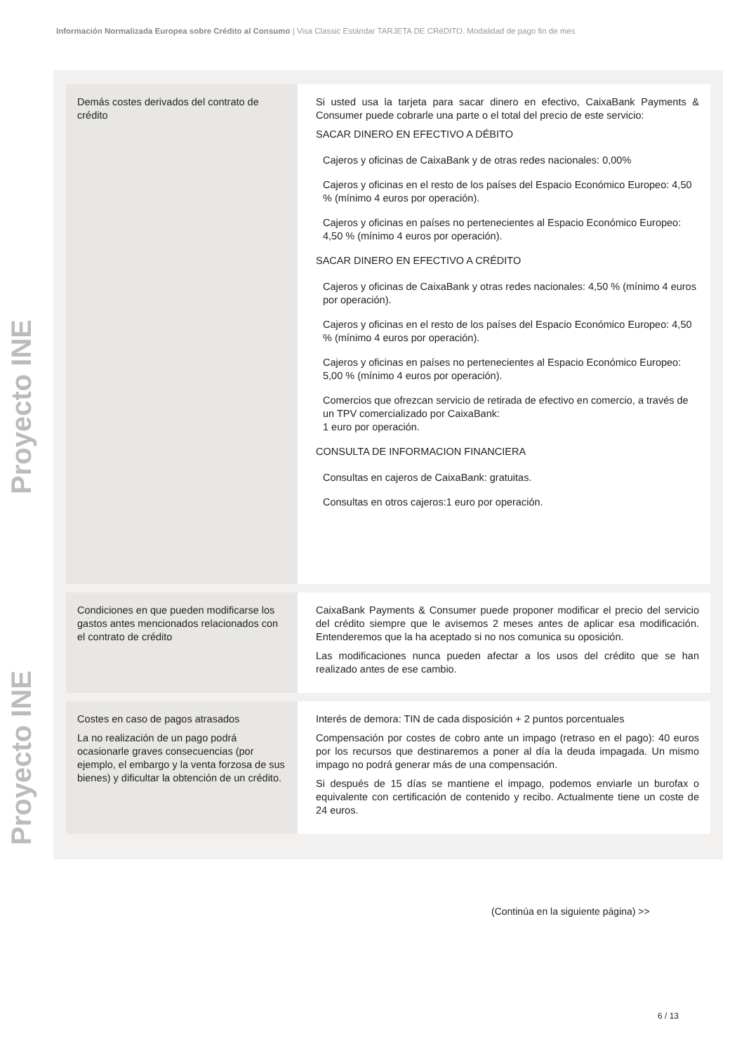Información Normalizada Europea sobre Crédito al Consumo | Visa Classic Estándar TARJETA DE CRéDITO. Modalidad de pago fin de mes
Proyecto INE Proyecto INE
| Demás costes derivados del contrato de crédito | Si usted usa la tarjeta para sacar dinero en efectivo, CaixaBank Payments & Consumer puede cobrarle una parte o el total del precio de este servicio: SACAR DINERO EN EFECTIVO A DÉBITO Cajeros y oficinas de CaixaBank y de otras redes nacionales: 0,00% Cajeros y oficinas en el resto de los países del Espacio Económico Europeo: 4,50 % (mínimo 4 euros por operación). Cajeros y oficinas en países no pertenecientes al Espacio Económico Europeo: 4,50 % (mínimo 4 euros por operación). SACAR DINERO EN EFECTIVO A CRÉDITO Cajeros y oficinas de CaixaBank y otras redes nacionales: 4,50 % (mínimo 4 euros por operación). Cajeros y oficinas en el resto de los países del Espacio Económico Europeo: 4,50 % (mínimo 4 euros por operación). Cajeros y oficinas en países no pertenecientes al Espacio Económico Europeo: 5,00 % (mínimo 4 euros por operación). Comercios que ofrezcan servicio de retirada de efectivo en comercio, a través de un TPV comercializado por CaixaBank: 1 euro por operación. CONSULTA DE INFORMACION FINANCIERA Consultas en cajeros de CaixaBank: gratuitas. Consultas en otros cajeros:1 euro por operación. |
| Condiciones en que pueden modificarse los gastos antes mencionados relacionados con el contrato de crédito | CaixaBank Payments & Consumer puede proponer modificar el precio del servicio del crédito siempre que le avisemos 2 meses antes de aplicar esa modificación. Entenderemos que la ha aceptado si no nos comunica su oposición. Las modificaciones nunca pueden afectar a los usos del crédito que se han realizado antes de ese cambio. |
| Costes en caso de pagos atrasados La no realización de un pago podrá ocasionarle graves consecuencias (por ejemplo, el embargo y la venta forzosa de sus bienes) y dificultar la obtención de un crédito. | Interés de demora: TIN de cada disposición + 2 puntos porcentuales Compensación por costes de cobro ante un impago (retraso en el pago): 40 euros por los recursos que destinaremos a poner al día la deuda impagada. Un mismo impago no podrá generar más de una compensación. Si después de 15 días se mantiene el impago, podemos enviarle un burofax o equivalente con certificación de contenido y recibo. Actualmente tiene un coste de 24 euros. |
(Continúa en la siguiente página) >>
6 / 13